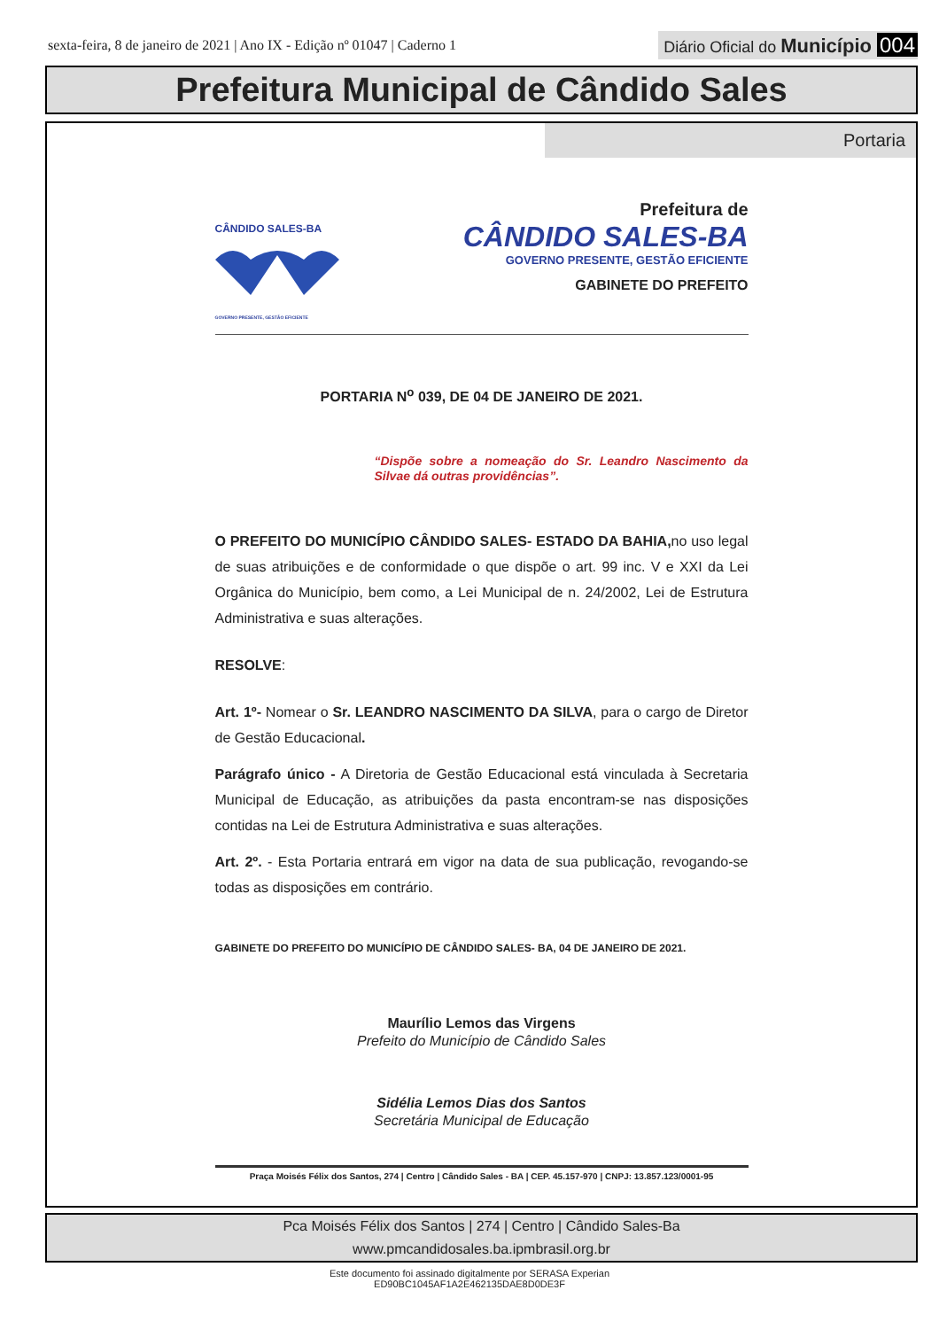sexta-feira, 8 de janeiro de 2021 | Ano IX - Edição nº 01047 | Caderno 1
Diário Oficial do Município 004
Prefeitura Municipal de Cândido Sales
Portaria
CÂNDIDO SALES-BA
GOVERNO PRESENTE, GESTÃO EFICIENTE
Prefeitura de
CÂNDIDO SALES-BA
GOVERNO PRESENTE, GESTÃO EFICIENTE
GABINETE DO PREFEITO
PORTARIA N<sup>o</sup> 039, DE 04 DE JANEIRO DE 2021.
“Dispõe sobre a nomeação do Sr. Leandro Nascimento da Silvae dá outras providências”.
O PREFEITO DO MUNICÍPIO CÂNDIDO SALES- ESTADO DA BAHIA, no uso legal de suas atribuições e de conformidade o que dispõe o art. 99 inc. V e XXI da Lei Orgânica do Município, bem como, a Lei Municipal de n. 24/2002, Lei de Estrutura Administrativa e suas alterações.
RESOLVE:
Art. 1º- Nomear o Sr. LEANDRO NASCIMENTO DA SILVA, para o cargo de Diretor de Gestão Educacional.
Parágrafo único - A Diretoria de Gestão Educacional está vinculada à Secretaria Municipal de Educação, as atribuições da pasta encontram-se nas disposições contidas na Lei de Estrutura Administrativa e suas alterações.
Art. 2º. - Esta Portaria entrará em vigor na data de sua publicação, revogando-se todas as disposições em contrário.
GABINETE DO PREFEITO DO MUNICÍPIO DE CÂNDIDO SALES- BA, 04 DE JANEIRO DE 2021.
Maurílio Lemos das Virgens
Prefeito do Município de Cândido Sales
Sidélia Lemos Dias dos Santos
Secretária Municipal de Educação
Praça Moisés Félix dos Santos, 274 | Centro | Cândido Sales - BA | CEP. 45.157-970 | CNPJ: 13.857.123/0001-95
Pca Moisés Félix dos Santos | 274 | Centro | Cândido Sales-Ba
www.pmcandidosales.ba.ipmbrasil.org.br
Este documento foi assinado digitalmente por SERASA Experian
ED90BC1045AF1A2E462135DAE8D0DE3F